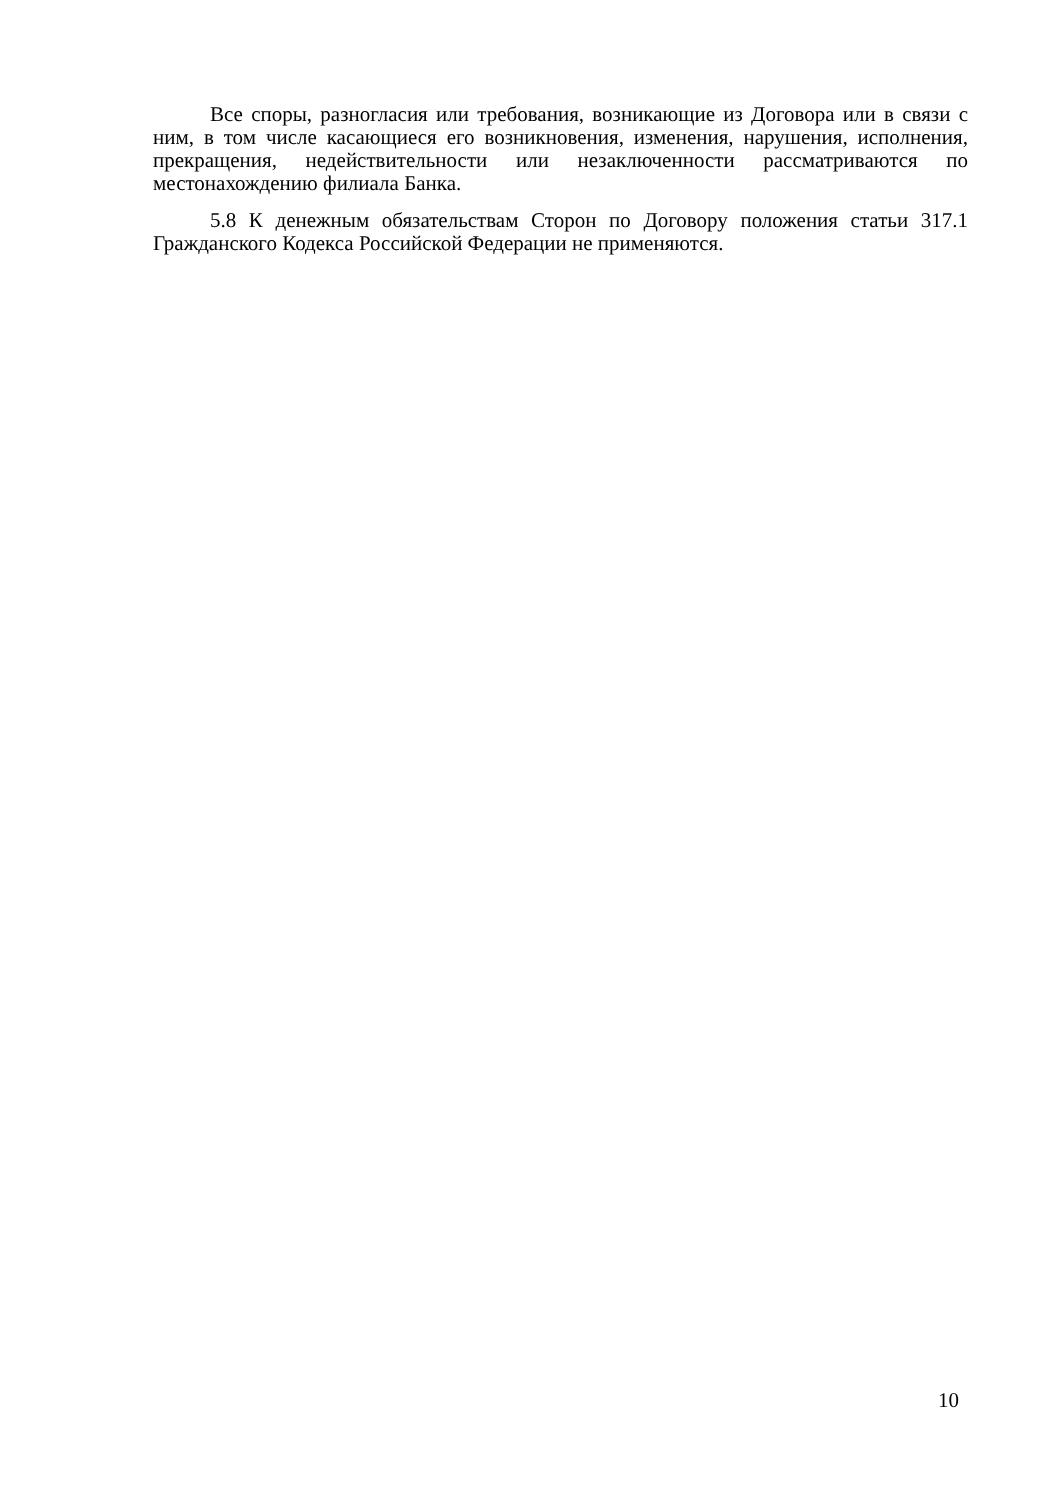Все споры, разногласия или требования, возникающие из Договора или в связи с ним, в том числе касающиеся его возникновения, изменения, нарушения, исполнения, прекращения, недействительности или незаключенности рассматриваются по местонахождению филиала Банка.
5.8 К денежным обязательствам Сторон по Договору положения статьи 317.1 Гражданского Кодекса Российской Федерации не применяются.
10